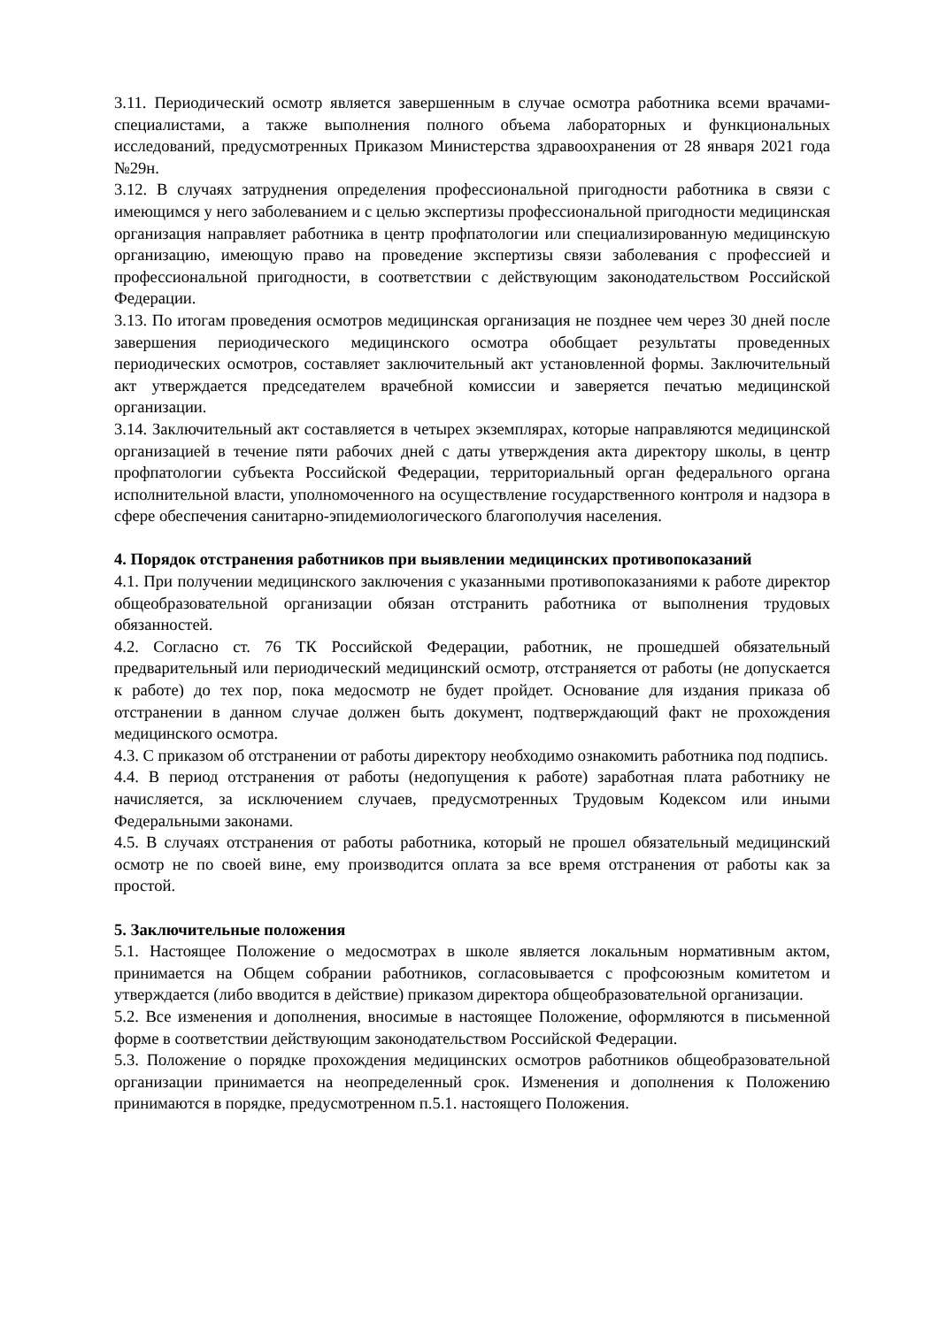3.11. Периодический осмотр является завершенным в случае осмотра работника всеми врачами-специалистами, а также выполнения полного объема лабораторных и функциональных исследований, предусмотренных Приказом Министерства здравоохранения от 28 января 2021 года №29н.
3.12. В случаях затруднения определения профессиональной пригодности работника в связи с имеющимся у него заболеванием и с целью экспертизы профессиональной пригодности медицинская организация направляет работника в центр профпатологии или специализированную медицинскую организацию, имеющую право на проведение экспертизы связи заболевания с профессией и профессиональной пригодности, в соответствии с действующим законодательством Российской Федерации.
3.13. По итогам проведения осмотров медицинская организация не позднее чем через 30 дней после завершения периодического медицинского осмотра обобщает результаты проведенных периодических осмотров, составляет заключительный акт установленной формы. Заключительный акт утверждается председателем врачебной комиссии и заверяется печатью медицинской организации.
3.14. Заключительный акт составляется в четырех экземплярах, которые направляются медицинской организацией в течение пяти рабочих дней с даты утверждения акта директору школы, в центр профпатологии субъекта Российской Федерации, территориальный орган федерального органа исполнительной власти, уполномоченного на осуществление государственного контроля и надзора в сфере обеспечения санитарно-эпидемиологического благополучия населения.
4. Порядок отстранения работников при выявлении медицинских противопоказаний
4.1. При получении медицинского заключения с указанными противопоказаниями к работе директор общеобразовательной организации обязан отстранить работника от выполнения трудовых обязанностей.
4.2. Согласно ст. 76 ТК Российской Федерации, работник, не прошедшей обязательный предварительный или периодический медицинский осмотр, отстраняется от работы (не допускается к работе) до тех пор, пока медосмотр не будет пройдет. Основание для издания приказа об отстранении в данном случае должен быть документ, подтверждающий факт не прохождения медицинского осмотра.
4.3. С приказом об отстранении от работы директору необходимо ознакомить работника под подпись.
4.4. В период отстранения от работы (недопущения к работе) заработная плата работнику не начисляется, за исключением случаев, предусмотренных Трудовым Кодексом или иными Федеральными законами.
4.5. В случаях отстранения от работы работника, который не прошел обязательный медицинский осмотр не по своей вине, ему производится оплата за все время отстранения от работы как за простой.
5. Заключительные положения
5.1. Настоящее Положение о медосмотрах в школе является локальным нормативным актом, принимается на Общем собрании работников, согласовывается с профсоюзным комитетом и утверждается (либо вводится в действие) приказом директора общеобразовательной организации.
5.2. Все изменения и дополнения, вносимые в настоящее Положение, оформляются в письменной форме в соответствии действующим законодательством Российской Федерации.
5.3. Положение о порядке прохождения медицинских осмотров работников общеобразовательной организации принимается на неопределенный срок. Изменения и дополнения к Положению принимаются в порядке, предусмотренном п.5.1. настоящего Положения.